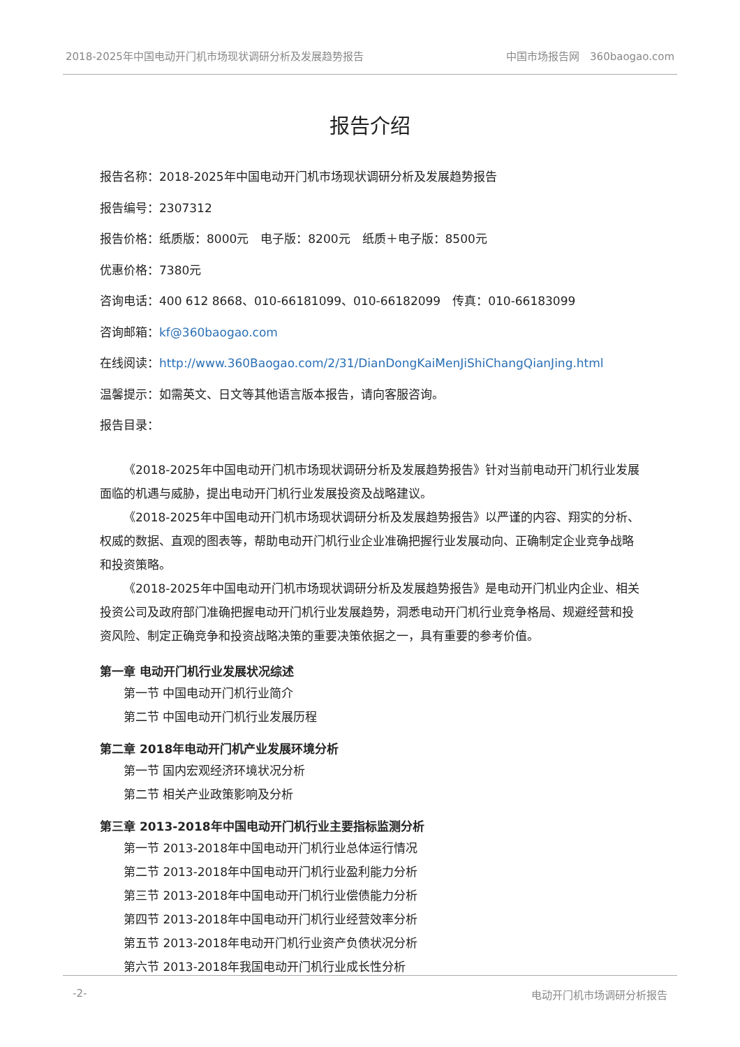2018-2025年中国电动开门机市场现状调研分析及发展趋势报告 中国市场报告网　360baogao.com
报告介绍
报告名称：2018-2025年中国电动开门机市场现状调研分析及发展趋势报告
报告编号：2307312
报告价格：纸质版：8000元　电子版：8200元　纸质＋电子版：8500元
优惠价格：7380元
咨询电话：400 612 8668、010-66181099、010-66182099　传真：010-66183099
咨询邮箱：kf@360baogao.com
在线阅读：http://www.360Baogao.com/2/31/DianDongKaiMenJiShiChangQianJing.html
温馨提示：如需英文、日文等其他语言版本报告，请向客服咨询。
报告目录：
《2018-2025年中国电动开门机市场现状调研分析及发展趋势报告》针对当前电动开门机行业发展面临的机遇与威胁，提出电动开门机行业发展投资及战略建议。
《2018-2025年中国电动开门机市场现状调研分析及发展趋势报告》以严谨的内容、翔实的分析、权威的数据、直观的图表等，帮助电动开门机行业企业准确把握行业发展动向、正确制定企业竞争战略和投资策略。
《2018-2025年中国电动开门机市场现状调研分析及发展趋势报告》是电动开门机业内企业、相关投资公司及政府部门准确把握电动开门机行业发展趋势，洞悉电动开门机行业竞争格局、规避经营和投资风险、制定正确竞争和投资战略决策的重要决策依据之一，具有重要的参考价值。
第一章 电动开门机行业发展状况综述
第一节 中国电动开门机行业简介
第二节 中国电动开门机行业发展历程
第二章 2018年电动开门机产业发展环境分析
第一节 国内宏观经济环境状况分析
第二节 相关产业政策影响及分析
第三章 2013-2018年中国电动开门机行业主要指标监测分析
第一节 2013-2018年中国电动开门机行业总体运行情况
第二节 2013-2018年中国电动开门机行业盈利能力分析
第三节 2013-2018年中国电动开门机行业偿债能力分析
第四节 2013-2018年中国电动开门机行业经营效率分析
第五节 2013-2018年电动开门机行业资产负债状况分析
第六节 2013-2018年我国电动开门机行业成长性分析
-2- 电动开门机市场调研分析报告